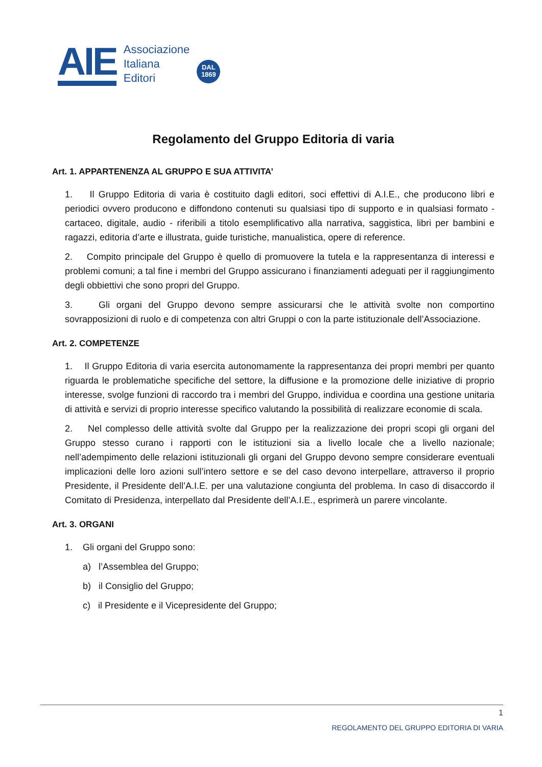AIE
Associazione
Italiana
Editori
DAL
1869
Regolamento del Gruppo Editoria di varia
Art. 1. APPARTENENZA AL GRUPPO E SUA ATTIVITA’
1. Il Gruppo Editoria di varia è costituito dagli editori, soci effettivi di A.I.E., che producono libri e periodici ovvero producono e diffondono contenuti su qualsiasi tipo di supporto e in qualsiasi formato - cartaceo, digitale, audio - riferibili a titolo esemplificativo alla narrativa, saggistica, libri per bambini e ragazzi, editoria d’arte e illustrata, guide turistiche, manualistica, opere di reference.
2. Compito principale del Gruppo è quello di promuovere la tutela e la rappresentanza di interessi e problemi comuni; a tal fine i membri del Gruppo assicurano i finanziamenti adeguati per il raggiungimento degli obbiettivi che sono propri del Gruppo.
3. Gli organi del Gruppo devono sempre assicurarsi che le attività svolte non comportino sovrapposizioni di ruolo e di competenza con altri Gruppi o con la parte istituzionale dell’Associazione.
Art. 2. COMPETENZE
1. Il Gruppo Editoria di varia esercita autonomamente la rappresentanza dei propri membri per quanto riguarda le problematiche specifiche del settore, la diffusione e la promozione delle iniziative di proprio interesse, svolge funzioni di raccordo tra i membri del Gruppo, individua e coordina una gestione unitaria di attività e servizi di proprio interesse specifico valutando la possibilità di realizzare economie di scala.
2. Nel complesso delle attività svolte dal Gruppo per la realizzazione dei propri scopi gli organi del Gruppo stesso curano i rapporti con le istituzioni sia a livello locale che a livello nazionale; nell’adempimento delle relazioni istituzionali gli organi del Gruppo devono sempre considerare eventuali implicazioni delle loro azioni sull’intero settore e se del caso devono interpellare, attraverso il proprio Presidente, il Presidente dell’A.I.E. per una valutazione congiunta del problema. In caso di disaccordo il Comitato di Presidenza, interpellato dal Presidente dell’A.I.E., esprimerà un parere vincolante.
Art. 3. ORGANI
1. Gli organi del Gruppo sono:
a) l’Assemblea del Gruppo;
b) il Consiglio del Gruppo;
c) il Presidente e il Vicepresidente del Gruppo;
1
REGOLAMENTO DEL GRUPPO EDITORIA DI VARIA